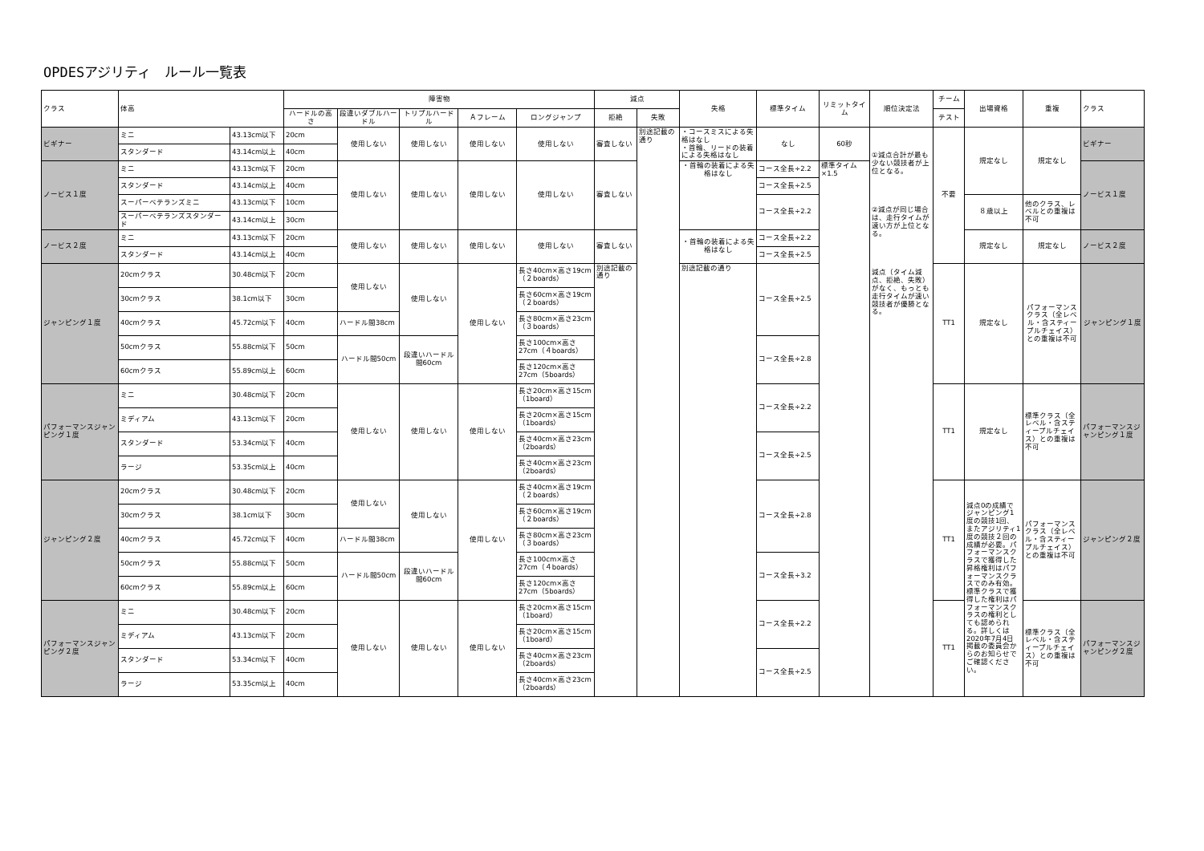OPDESアジリティ　ルール一覧表
| クラス | 体高 | | 障害物 | | | | | 減点 | | 失格 | 標準タイム | リミットタイム | 順位決定法 | チーム | 出場資格 | 重複 | クラス |
| --- | --- | --- | --- | --- | --- | --- | --- | --- | --- | --- | --- | --- | --- | --- | --- | --- | --- |
| | | | ハードルの高さ | 段違いダブルハードル | トリプルハードル | Ａフレーム | ロングジャンプ | 拒絶 | 失敗 | | | | | テスト | | | |
| ビギナー | ミニ | 43.13cm以下 | 20cm | 使用しない | 使用しない | 使用しない | 使用しない | 審査しない | 別途記載の通り | ・コースミスによる失格はなし ・首輪、リードの装着による失格はなし | なし | 60秒 | ①減点合計が最も少ない競技者が上位となる。 ②減点が同じ場合は、走行タイムが速い方が上位となる。 減点（タイム減点、拒絶、失敗）がなく、もっとも走行タイムが速い競技者が優勝となる。 | 不要 | 規定なし | 規定なし | ビギナー |
| | スタンダード | 43.14cm以上 | 40cm | | | | | | | | | | | | | | |
| ノービス１度 | ミニ | 43.13cm以下 | 20cm | 使用しない | 使用しない | 使用しない | 使用しない | 審査しない | | ・首輪の装着による失格はなし | コース全長÷2.2 | 標準タイム×1.5 | | | | | ノービス１度 |
| | スタンダード | 43.14cm以上 | 40cm | | | | | | | | コース全長÷2.5 | | | | | | |
| | スーパーベテランズミニ | 43.13cm以下 | 10cm | | | | | | | | コース全長÷2.2 | | | | ８歳以上 | 他のクラス、レベルとの重複は不可 | |
| | スーパーベテランズスタンダード | 43.14cm以上 | 30cm | | | | | | | | | | | | | | |
| ノービス２度 | ミニ | 43.13cm以下 | 20cm | 使用しない | 使用しない | 使用しない | 使用しない | 審査しない | | ・首輪の装着による失格はなし | コース全長÷2.2 | | | | 規定なし | 規定なし | ノービス２度 |
| | スタンダード | 43.14cm以上 | 40cm | | | | | | | | コース全長÷2.5 | | | | | | |
| ジャンピング１度 | 20cmクラス | 30.48cm以下 | 20cm | 使用しない | 使用しない | 使用しない | 長さ40cm×高さ19cm（２boards） | 別途記載の通り | | 別途記載の通り | コース全長÷2.5 | | | TT1 | 規定なし | パフォーマンスクラス（全レベル・含スティープルチェイス）との重複は不可 | ジャンピング１度 |
| | 30cmクラス | 38.1cm以下 | 30cm | | | | 長さ60cm×高さ19cm（２boards） | | | | | | | | | | |
| | 40cmクラス | 45.72cm以下 | 40cm | ハードル間38cm | | | 長さ80cm×高さ23cm（３boards） | | | | | | | | | | |
| | 50cmクラス | 55.88cm以下 | 50cm | ハードル間50cm | 段違いハードル間60cm | | 長さ100cm×高さ27cm（４boards） | | | | コース全長÷2.8 | | | | | | |
| | 60cmクラス | 55.89cm以上 | 60cm | | | | 長さ120cm×高さ27cm（5boards） | | | | | | | | | | |
| パフォーマンスジャンピング１度 | ミニ | 30.48cm以下 | 20cm | 使用しない | 使用しない | 使用しない | 長さ20cm×高さ15cm（1board） | | | | コース全長÷2.2 | | | TT1 | 規定なし | 標準クラス（全レベル・含スティープルチェイス）との重複は不可 | パフォーマンスジャンピング１度 |
| | ミディアム | 43.13cm以下 | 20cm | | | | 長さ20cm×高さ15cm（1boards） | | | | | | | | | | |
| | スタンダード | 53.34cm以下 | 40cm | | | | 長さ40cm×高さ23cm（2boards） | | | | コース全長÷2.5 | | | | | | |
| | ラージ | 53.35cm以上 | 40cm | | | | 長さ40cm×高さ23cm（2boards） | | | | | | | | | | |
| ジャンピング２度 | 20cmクラス | 30.48cm以下 | 20cm | 使用しない | 使用しない | 使用しない | 長さ40cm×高さ19cm（２boards） | | | | コース全長÷2.8 | | | TT1 | 減点0の成績でジャンピング1度の競技1回、またアジリティ1度の競技２回の成績が必要。パフォーマンスクラスで獲得した昇格権利はパフォーマンスクラスでのみ有効。標準クラスで獲得した権利はパフォーマンスクラスの権利としても認められる。詳しくは2020年7月4日掲載の委員会からのお知らせでご確認ください。 | パフォーマンスクラス（全レベル・含スティープルチェイス）との重複は不可 | ジャンピング２度 |
| | 30cmクラス | 38.1cm以下 | 30cm | | | | 長さ60cm×高さ19cm（２boards） | | | | | | | | | | |
| | 40cmクラス | 45.72cm以下 | 40cm | ハードル間38cm | | | 長さ80cm×高さ23cm（３boards） | | | | | | | | | | |
| | 50cmクラス | 55.88cm以下 | 50cm | ハードル間50cm | 段違いハードル間60cm | | 長さ100cm×高さ27cm（４boards） | | | | コース全長÷3.2 | | | | | | |
| | 60cmクラス | 55.89cm以上 | 60cm | | | | 長さ120cm×高さ27cm（5boards） | | | | | | | | | | |
| パフォーマンスジャンピング２度 | ミニ | 30.48cm以下 | 20cm | 使用しない | 使用しない | 使用しない | 長さ20cm×高さ15cm（1board） | | | | コース全長÷2.2 | | | TT1 | | 標準クラス（全レベル・含スティープルチェイス）との重複は不可 | パフォーマンスジャンピング２度 |
| | ミディアム | 43.13cm以下 | 20cm | | | | 長さ20cm×高さ15cm（1board） | | | | | | | | | | |
| | スタンダード | 53.34cm以下 | 40cm | | | | 長さ40cm×高さ23cm（2boards） | | | | コース全長÷2.5 | | | | | | |
| | ラージ | 53.35cm以上 | 40cm | | | | 長さ40cm×高さ23cm（2boards） | | | | | | | | | | |